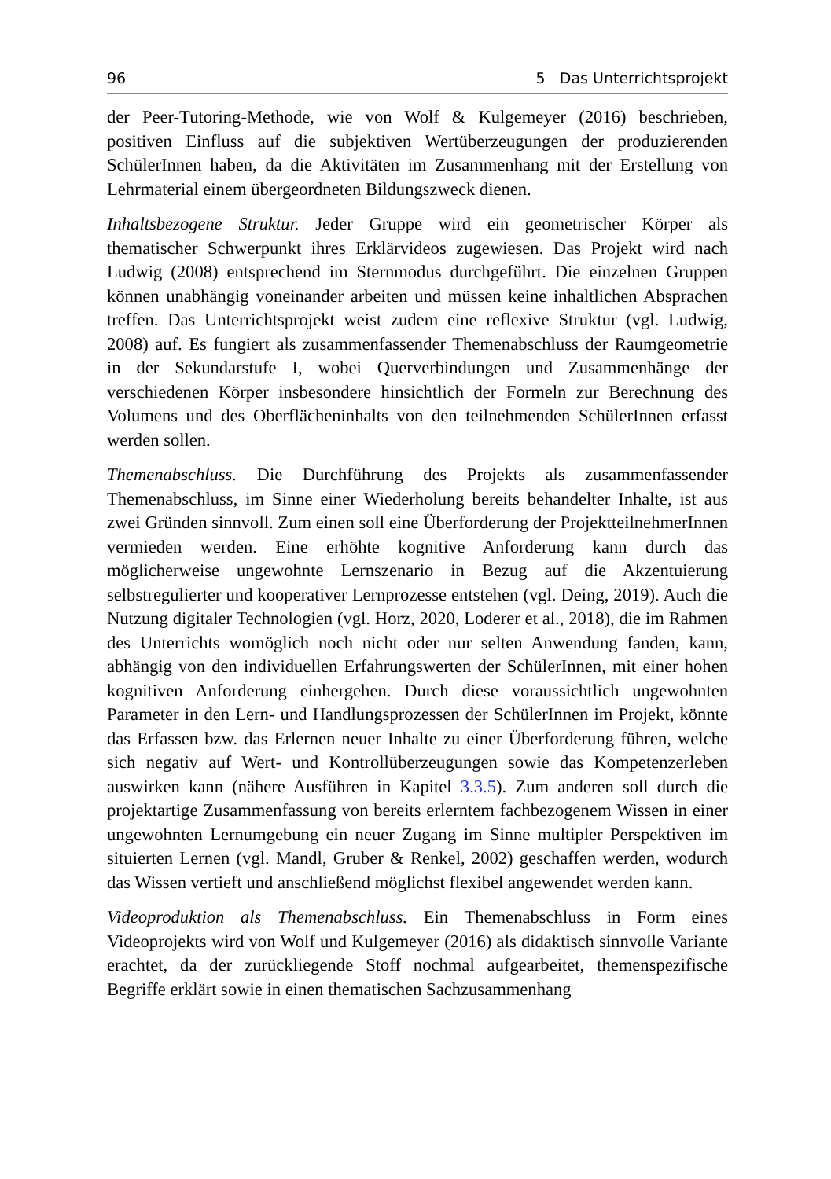96 5 Das Unterrichtsprojekt
der Peer-Tutoring-Methode, wie von Wolf & Kulgemeyer (2016) beschrieben, positiven Einfluss auf die subjektiven Wertüberzeugungen der produzierenden SchülerInnen haben, da die Aktivitäten im Zusammenhang mit der Erstellung von Lehrmaterial einem übergeordneten Bildungszweck dienen.
Inhaltsbezogene Struktur. Jeder Gruppe wird ein geometrischer Körper als thematischer Schwerpunkt ihres Erklärvideos zugewiesen. Das Projekt wird nach Ludwig (2008) entsprechend im Sternmodus durchgeführt. Die einzelnen Gruppen können unabhängig voneinander arbeiten und müssen keine inhaltlichen Absprachen treffen. Das Unterrichtsprojekt weist zudem eine reflexive Struktur (vgl. Ludwig, 2008) auf. Es fungiert als zusammenfassender Themenabschluss der Raumgeometrie in der Sekundarstufe I, wobei Querverbindungen und Zusammenhänge der verschiedenen Körper insbesondere hinsichtlich der Formeln zur Berechnung des Volumens und des Oberflächeninhalts von den teilnehmenden SchülerInnen erfasst werden sollen.
Themenabschluss. Die Durchführung des Projekts als zusammenfassender Themenabschluss, im Sinne einer Wiederholung bereits behandelter Inhalte, ist aus zwei Gründen sinnvoll. Zum einen soll eine Überforderung der ProjektteilnehmerInnen vermieden werden. Eine erhöhte kognitive Anforderung kann durch das möglicherweise ungewohnte Lernszenario in Bezug auf die Akzentuierung selbstregulierter und kooperativer Lernprozesse entstehen (vgl. Deing, 2019). Auch die Nutzung digitaler Technologien (vgl. Horz, 2020, Loderer et al., 2018), die im Rahmen des Unterrichts womöglich noch nicht oder nur selten Anwendung fanden, kann, abhängig von den individuellen Erfahrungswerten der SchülerInnen, mit einer hohen kognitiven Anforderung einhergehen. Durch diese voraussichtlich ungewohnten Parameter in den Lern- und Handlungsprozessen der SchülerInnen im Projekt, könnte das Erfassen bzw. das Erlernen neuer Inhalte zu einer Überforderung führen, welche sich negativ auf Wert- und Kontrollüberzeugungen sowie das Kompetenzerleben auswirken kann (nähere Ausführen in Kapitel 3.3.5). Zum anderen soll durch die projektartige Zusammenfassung von bereits erlerntem fachbezogenem Wissen in einer ungewohnten Lernumgebung ein neuer Zugang im Sinne multipler Perspektiven im situierten Lernen (vgl. Mandl, Gruber & Renkel, 2002) geschaffen werden, wodurch das Wissen vertieft und anschließend möglichst flexibel angewendet werden kann.
Videoproduktion als Themenabschluss. Ein Themenabschluss in Form eines Videoprojekts wird von Wolf und Kulgemeyer (2016) als didaktisch sinnvolle Variante erachtet, da der zurückliegende Stoff nochmal aufgearbeitet, themenspezifische Begriffe erklärt sowie in einen thematischen Sachzusammenhang